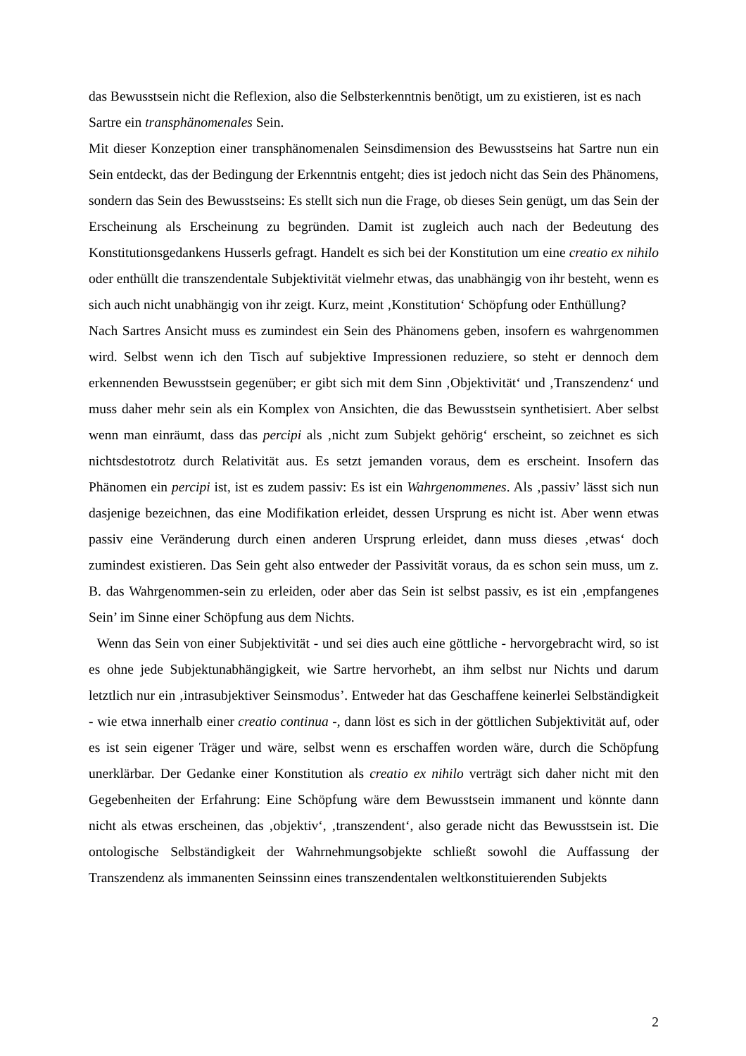das Bewusstsein nicht die Reflexion, also die Selbsterkenntnis benötigt, um zu existieren, ist es nach Sartre ein transphänomenales Sein.
Mit dieser Konzeption einer transphänomenalen Seinsdimension des Bewusstseins hat Sartre nun ein Sein entdeckt, das der Bedingung der Erkenntnis entgeht; dies ist jedoch nicht das Sein des Phänomens, sondern das Sein des Bewusstseins: Es stellt sich nun die Frage, ob dieses Sein genügt, um das Sein der Erscheinung als Erscheinung zu begründen. Damit ist zugleich auch nach der Bedeutung des Konstitutionsgedankens Husserls gefragt. Handelt es sich bei der Konstitution um eine creatio ex nihilo oder enthüllt die transzendentale Subjektivität vielmehr etwas, das unabhängig von ihr besteht, wenn es sich auch nicht unabhängig von ihr zeigt. Kurz, meint ‚Konstitution‘ Schöpfung oder Enthüllung?
Nach Sartres Ansicht muss es zumindest ein Sein des Phänomens geben, insofern es wahrgenommen wird. Selbst wenn ich den Tisch auf subjektive Impressionen reduziere, so steht er dennoch dem erkennenden Bewusstsein gegenüber; er gibt sich mit dem Sinn ‚Objektivität‘ und ‚Transzendenz‘ und muss daher mehr sein als ein Komplex von Ansichten, die das Bewusstsein synthetisiert. Aber selbst wenn man einräumt, dass das percipi als ‚nicht zum Subjekt gehörig‘ erscheint, so zeichnet es sich nichtsdestotrotz durch Relativität aus. Es setzt jemanden voraus, dem es erscheint. Insofern das Phänomen ein percipi ist, ist es zudem passiv: Es ist ein Wahrgenommenes. Als ‚passiv’ lässt sich nun dasjenige bezeichnen, das eine Modifikation erleidet, dessen Ursprung es nicht ist. Aber wenn etwas passiv eine Veränderung durch einen anderen Ursprung erleidet, dann muss dieses ‚etwas‘ doch zumindest existieren. Das Sein geht also entweder der Passivität voraus, da es schon sein muss, um z. B. das Wahrgenommen-sein zu erleiden, oder aber das Sein ist selbst passiv, es ist ein ‚empfangenes Sein’ im Sinne einer Schöpfung aus dem Nichts.
Wenn das Sein von einer Subjektivität - und sei dies auch eine göttliche - hervorgebracht wird, so ist es ohne jede Subjektunabhängigkeit, wie Sartre hervorhebt, an ihm selbst nur Nichts und darum letztlich nur ein ‚intrasubjektiver Seinsmodus’. Entweder hat das Geschaffene keinerlei Selbständigkeit - wie etwa innerhalb einer creatio continua -, dann löst es sich in der göttlichen Subjektivität auf, oder es ist sein eigener Träger und wäre, selbst wenn es erschaffen worden wäre, durch die Schöpfung unerklärbar. Der Gedanke einer Konstitution als creatio ex nihilo verträgt sich daher nicht mit den Gegebenheiten der Erfahrung: Eine Schöpfung wäre dem Bewusstsein immanent und könnte dann nicht als etwas erscheinen, das ‚objektiv‘, ‚transzendent‘, also gerade nicht das Bewusstsein ist. Die ontologische Selbständigkeit der Wahrnehmungsobjekte schließt sowohl die Auffassung der Transzendenz als immanenten Seinssinn eines transzendentalen weltkonstituierenden Subjekts
2